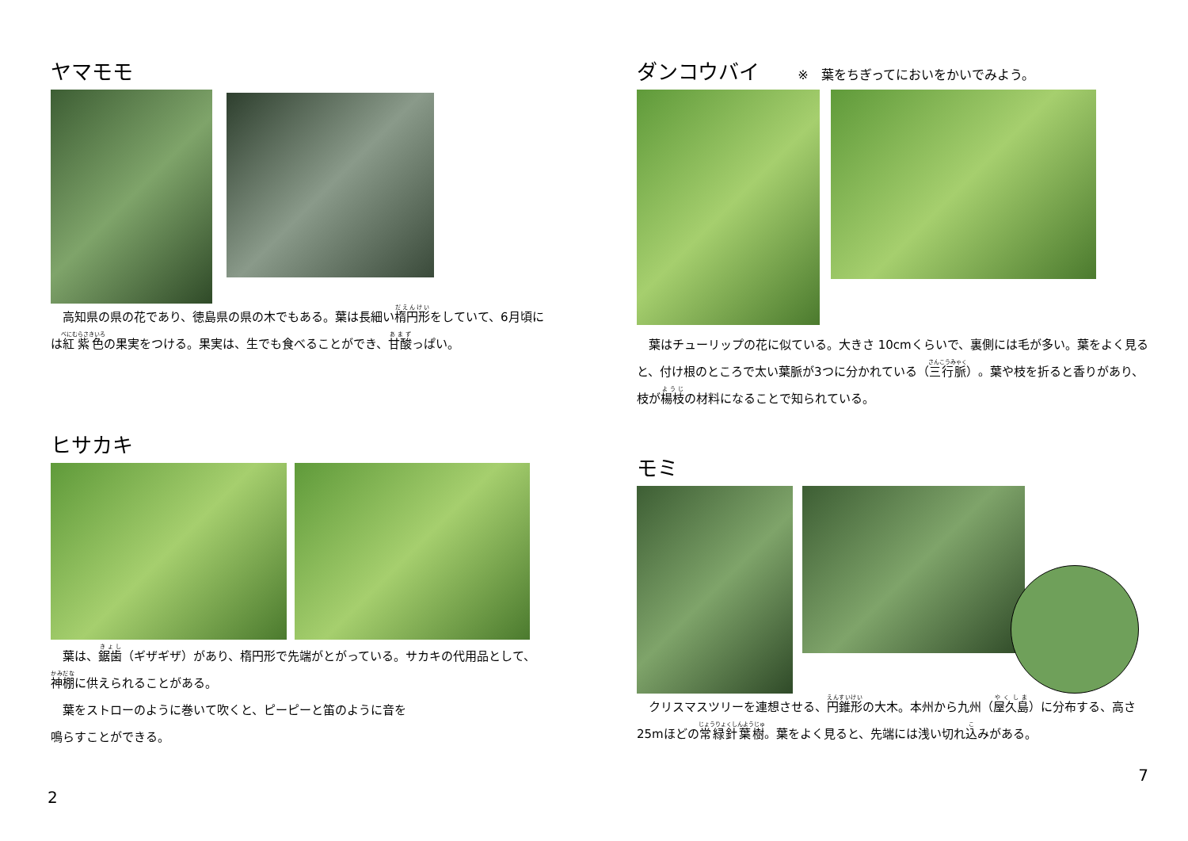ヤマモモ
　高知県の県の花であり、徳島県の県の木でもある。葉は長細い楕円形をしていて、6月頃には紅紫色の果実をつける。果実は、生でも食べることができ、甘酸っぱい。
ヒサカキ
　葉は、鋸歯（ギザギザ）があり、楕円形で先端がとがっている。サカキの代用品として、神棚に供えられることがある。
　葉をストローのように巻いて吹くと、ピーピーと笛のように音を
鳴らすことができる。
2
ダンコウバイ ※　葉をちぎってにおいをかいでみよう。
　葉はチューリップの花に似ている。大きさ 10cmくらいで、裏側には毛が多い。葉をよく見ると、付け根のところで太い葉脈が3つに分かれている（三行脈）。葉や枝を折ると香りがあり、枝が楊枝の材料になることで知られている。
モミ
　クリスマスツリーを連想させる、円錐形の大木。本州から九州（屋久島）に分布する、高さ 25mほどの常緑針葉樹。葉をよく見ると、先端には浅い切れ込みがある。
7